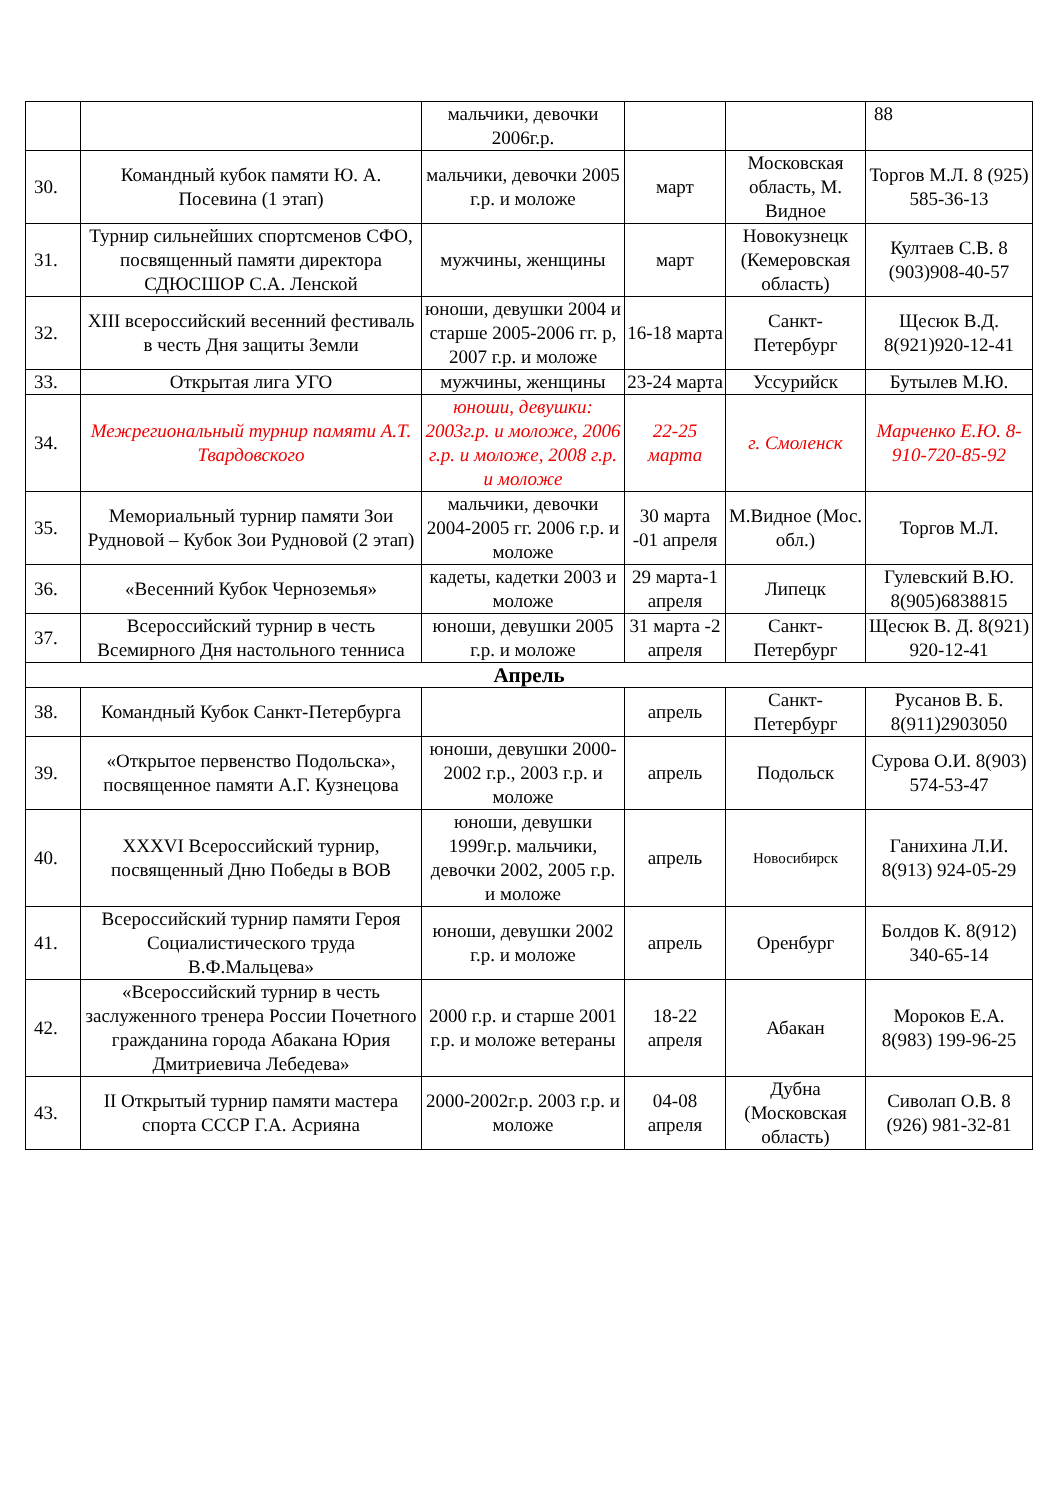| | | мальчики, девочки 2006г.р. | | | 88 |
| 30. | Командный кубок памяти Ю. А. Посевина (1 этап) | мальчики, девочки 2005 г.р. и моложе | март | Московская область, М. Видное | Торгов М.Л. 8 (925) 585-36-13 |
| 31. | Турнир сильнейших спортсменов СФО, посвященный памяти директора СДЮСШОР С.А. Ленской | мужчины, женщины | март | Новокузнецк (Кемеровская область) | Култаев С.В. 8 (903)908-40-57 |
| 32. | XIII всероссийский весенний фестиваль в честь Дня защиты Земли | юноши, девушки 2004 и старше 2005-2006 гг. р, 2007 г.р. и моложе | 16-18 марта | Санкт-Петербург | Щесюк В.Д. 8(921)920-12-41 |
| 33. | Открытая лига УГО | мужчины, женщины | 23-24 марта | Уссурийск | Бутылев М.Ю. |
| 34. | Межрегиональный турнир памяти А.Т. Твардовского | юноши, девушки: 2003г.р. и моложе, 2006 г.р. и моложе, 2008 г.р. и моложе | 22-25 марта | г. Смоленск | Марченко Е.Ю. 8-910-720-85-92 |
| 35. | Мемориальный турнир памяти Зои Рудновой – Кубок Зои Рудновой (2 этап) | мальчики, девочки 2004-2005 гг. 2006 г.р. и моложе | 30 марта -01 апреля | М.Видное (Мос. обл.) | Торгов М.Л. |
| 36. | «Весенний Кубок Черноземья» | кадеты, кадетки 2003 и моложе | 29 марта-1 апреля | Липецк | Гулевский В.Ю. 8(905)6838815 |
| 37. | Всероссийский турнир в честь Всемирного Дня настольного тенниса | юноши, девушки 2005 г.р. и моложе | 31 марта -2 апреля | Санкт-Петербург | Щесюк В. Д. 8(921) 920-12-41 |
| Апрель | | | | | |
| 38. | Командный Кубок Санкт-Петербурга | | апрель | Санкт-Петербург | Русанов В. Б. 8(911)2903050 |
| 39. | «Открытое первенство Подольска», посвященное памяти А.Г. Кузнецова | юноши, девушки 2000-2002 г.р., 2003 г.р. и моложе | апрель | Подольск | Сурова О.И. 8(903) 574-53-47 |
| 40. | XXXVI Всероссийский турнир, посвященный Дню Победы в ВОВ | юноши, девушки 1999г.р. мальчики, девочки 2002, 2005 г.р. и моложе | апрель | Новосибирск | Ганихина Л.И. 8(913) 924-05-29 |
| 41. | Всероссийский турнир памяти Героя Социалистического труда В.Ф.Мальцева» | юноши, девушки 2002 г.р. и моложе | апрель | Оренбург | Болдов К. 8(912) 340-65-14 |
| 42. | «Всероссийский турнир в честь заслуженного тренера России Почетного гражданина города Абакана Юрия Дмитриевича Лебедева» | 2000 г.р. и старше 2001 г.р. и моложе ветераны | 18-22 апреля | Абакан | Мороков Е.А. 8(983) 199-96-25 |
| 43. | II Открытый турнир памяти мастера спорта СССР Г.А. Асрияна | 2000-2002г.р. 2003 г.р. и моложе | 04-08 апреля | Дубна (Московская область) | Сиволап О.В. 8 (926) 981-32-81 |